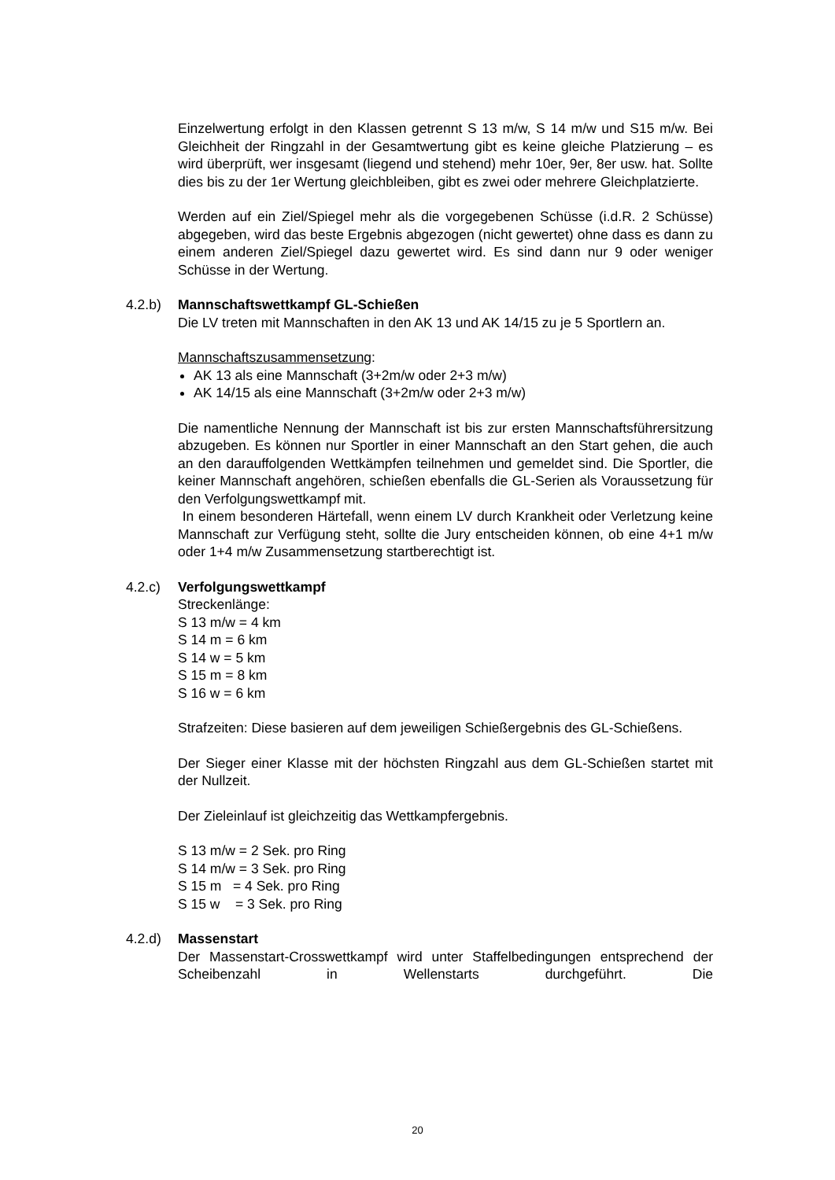Einzelwertung erfolgt in den Klassen getrennt S 13 m/w, S 14 m/w und S15 m/w. Bei Gleichheit der Ringzahl in der Gesamtwertung gibt es keine gleiche Platzierung – es wird überprüft, wer insgesamt (liegend und stehend) mehr 10er, 9er, 8er usw. hat. Sollte dies bis zu der 1er Wertung gleichbleiben, gibt es zwei oder mehrere Gleichplatzierte.
Werden auf ein Ziel/Spiegel mehr als die vorgegebenen Schüsse (i.d.R. 2 Schüsse) abgegeben, wird das beste Ergebnis abgezogen (nicht gewertet) ohne dass es dann zu einem anderen Ziel/Spiegel dazu gewertet wird. Es sind dann nur 9 oder weniger Schüsse in der Wertung.
4.2.b) Mannschaftswettkampf GL-Schießen
Die LV treten mit Mannschaften in den AK 13 und AK 14/15 zu je 5 Sportlern an.
Mannschaftszusammensetzung:
AK 13 als eine Mannschaft (3+2m/w oder 2+3 m/w)
AK 14/15 als eine Mannschaft (3+2m/w oder 2+3 m/w)
Die namentliche Nennung der Mannschaft ist bis zur ersten Mannschaftsführersitzung abzugeben. Es können nur Sportler in einer Mannschaft an den Start gehen, die auch an den darauffolgenden Wettkämpfen teilnehmen und gemeldet sind. Die Sportler, die keiner Mannschaft angehören, schießen ebenfalls die GL-Serien als Voraussetzung für den Verfolgungswettkampf mit.
In einem besonderen Härtefall, wenn einem LV durch Krankheit oder Verletzung keine Mannschaft zur Verfügung steht, sollte die Jury entscheiden können, ob eine 4+1 m/w oder 1+4 m/w Zusammensetzung startberechtigt ist.
4.2.c) Verfolgungswettkampf
Streckenlänge:
S 13 m/w = 4 km
S 14 m = 6 km
S 14 w = 5 km
S 15 m = 8 km
S 16 w = 6 km
Strafzeiten: Diese basieren auf dem jeweiligen Schießergebnis des GL-Schießens.
Der Sieger einer Klasse mit der höchsten Ringzahl aus dem GL-Schießen startet mit der Nullzeit.
Der Zieleinlauf ist gleichzeitig das Wettkampfergebnis.
S 13 m/w = 2 Sek. pro Ring
S 14 m/w = 3 Sek. pro Ring
S 15 m = 4 Sek. pro Ring
S 15 w = 3 Sek. pro Ring
4.2.d) Massenstart
Der Massenstart-Crosswettkampf wird unter Staffelbedingungen entsprechend der Scheibenzahl in Wellenstarts durchgeführt. Die
20